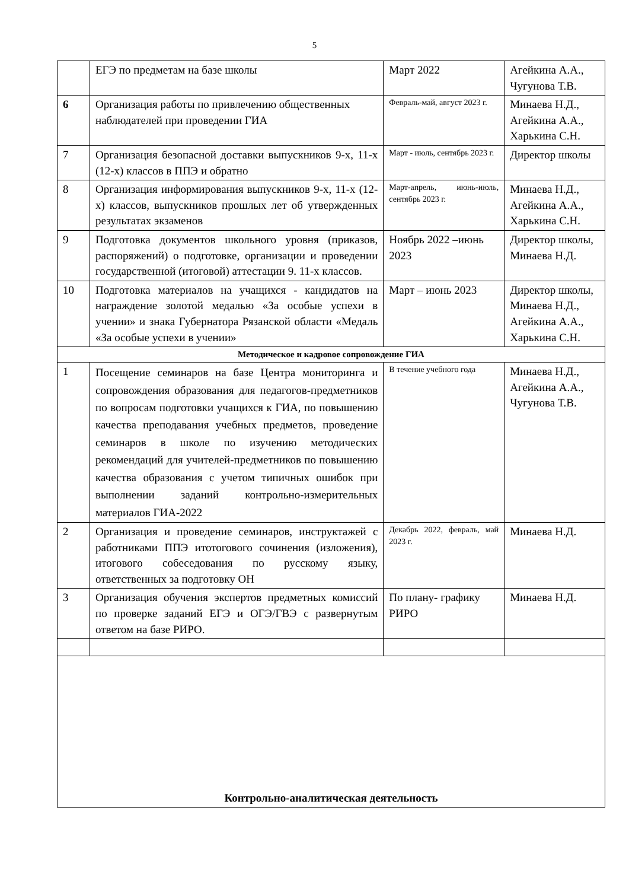5
| | ЕГЭ по предметам на базе школы | Март 2022 | Агейкина А.А., Чугунова Т.В. |
| 6 | Организация работы по привлечению общественных наблюдателей при проведении ГИА | Февраль-май, август 2023 г. | Минаева Н.Д., Агейкина А.А., Харькина С.Н. |
| 7 | Организация безопасной доставки выпускников 9-х, 11-х (12-х) классов в ППЭ и обратно | Март - июль, сентябрь 2023 г. | Директор школы |
| 8 | Организация информирования выпускников 9-х, 11-х (12-х) классов, выпускников прошлых лет об утвержденных результатах экзаменов | Март-апрель, июнь-июль, сентябрь 2023 г. | Минаева Н.Д., Агейкина А.А., Харькина С.Н. |
| 9 | Подготовка документов школьного уровня (приказов, распоряжений) о подготовке, организации и проведении государственной (итоговой) аттестации 9. 11-х классов. | Ноябрь 2022 –июнь 2023 | Директор школы, Минаева Н.Д. |
| 10 | Подготовка материалов на учащихся - кандидатов на награждение золотой медалью «За особые успехи в учении» и знака Губернатора Рязанской области «Медаль «За особые успехи в учении» | Март – июнь 2023 | Директор школы, Минаева Н.Д., Агейкина А.А., Харькина С.Н. |
| Методическое и кадровое сопровождение ГИА | | | |
| 1 | Посещение семинаров на базе Центра мониторинга и сопровождения образования для педагогов-предметников по вопросам подготовки учащихся к ГИА, по повышению качества преподавания учебных предметов, проведение семинаров в школе по изучению методических рекомендаций для учителей-предметников по повышению качества образования с учетом типичных ошибок при выполнении заданий контрольно-измерительных материалов ГИА-2022 | В течение учебного года | Минаева Н.Д., Агейкина А.А., Чугунова Т.В. |
| 2 | Организация и проведение семинаров, инструктажей с работниками ППЭ итотогового сочинения (изложения), итогового собеседования по русскому языку, ответственных за подготовку ОН | Декабрь 2022, февраль, май 2023 г. | Минаева Н.Д. |
| 3 | Организация обучения экспертов предметных комиссий по проверке заданий ЕГЭ и ОГЭ/ГВЭ с развернутым ответом на базе РИРО. | По плану- графику РИРО | Минаева Н.Д. |
| Контрольно-аналитическая деятельность | | | |